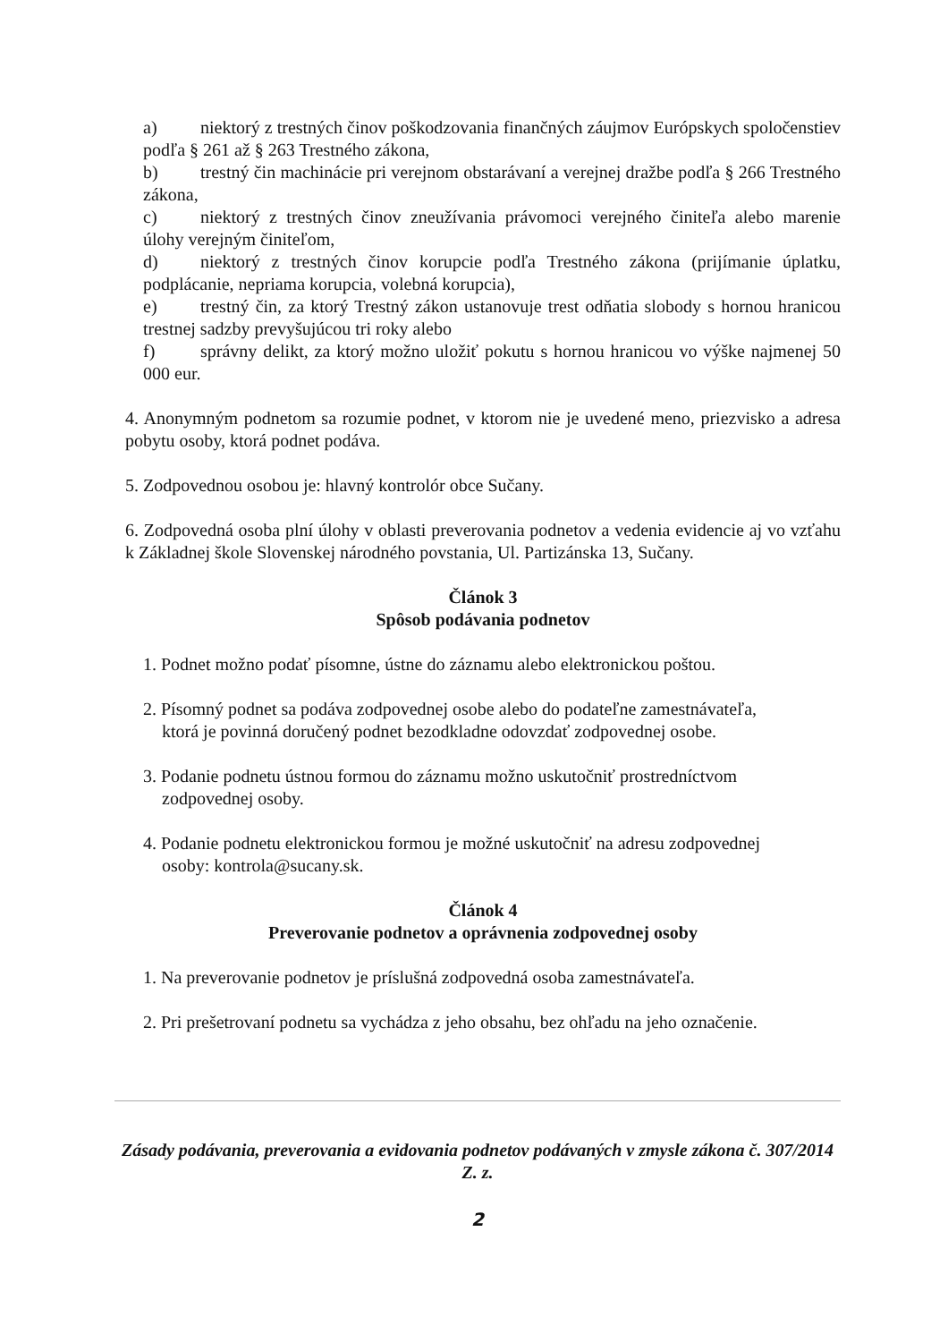a) niektorý z trestných činov poškodzovania finančných záujmov Európskych spoločenstiev podľa § 261 až § 263 Trestného zákona,
b) trestný čin machinácie pri verejnom obstarávaní a verejnej dražbe podľa § 266 Trestného zákona,
c) niektorý z trestných činov zneužívania právomoci verejného činiteľa alebo marenie úlohy verejným činiteľom,
d) niektorý z trestných činov korupcie podľa Trestného zákona (prijímanie úplatku, podplácanie, nepriama korupcia, volebná korupcia),
e) trestný čin, za ktorý Trestný zákon ustanovuje trest odňatia slobody s hornou hranicou trestnej sadzby prevyšujúcou tri roky alebo
f) správny delikt, za ktorý možno uložiť pokutu s hornou hranicou vo výške najmenej 50 000 eur.
4. Anonymným podnetom sa rozumie podnet, v ktorom nie je uvedené meno, priezvisko a adresa pobytu osoby, ktorá podnet podáva.
5. Zodpovednou osobou je: hlavný kontrolór obce Sučany.
6. Zodpovedná osoba plní úlohy v oblasti preverovania podnetov a vedenia evidencie aj vo vzťahu k Základnej škole Slovenskej národného povstania, Ul. Partizánska 13, Sučany.
Článok 3
Spôsob podávania podnetov
1. Podnet možno podať písomne, ústne do záznamu alebo elektronickou poštou.
2. Písomný podnet sa podáva zodpovednej osobe alebo do podateľne zamestnávateľa,
ktorá je povinná doručený podnet bezodkladne odovzdať zodpovednej osobe.
3. Podanie podnetu ústnou formou do záznamu možno uskutočniť prostredníctvom
zodpovednej osoby.
4. Podanie podnetu elektronickou formou je možné uskutočniť na adresu zodpovednej
osoby: kontrola@sucany.sk.
Článok 4
Preverovanie podnetov a oprávnenia zodpovednej osoby
1. Na preverovanie podnetov je príslušná zodpovedná osoba zamestnávateľa.
2. Pri prešetrovaní podnetu sa vychádza z jeho obsahu, bez ohľadu na jeho označenie.
Zásady podávania, preverovania a evidovania podnetov podávaných v zmysle zákona č. 307/2014 Z. z.
2